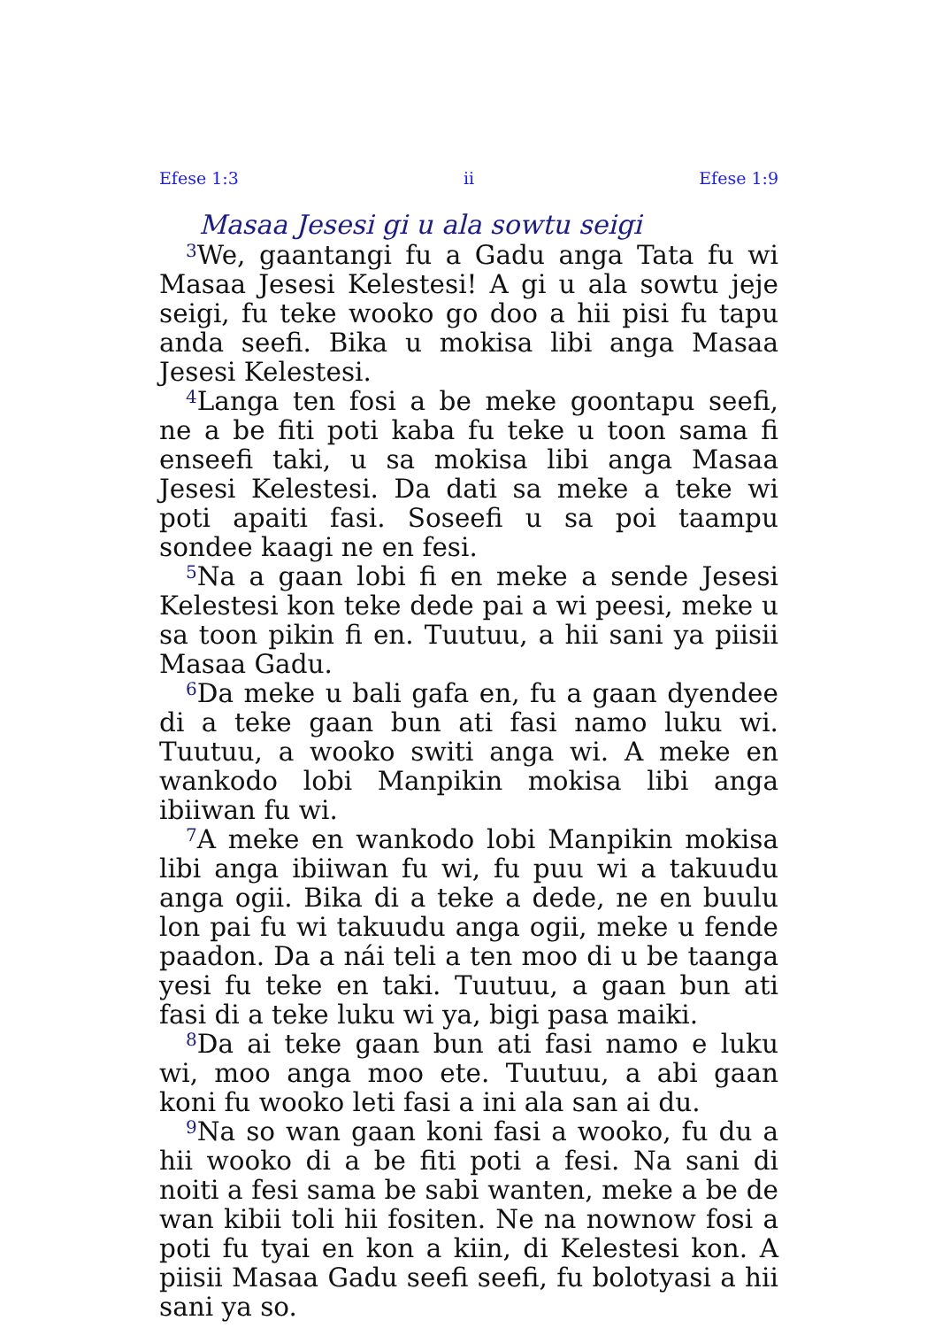Efese 1:3 ii Efese 1:9
Masaa Jesesi gi u ala sowtu seigi
<sup>3</sup> We, gaantangi fu a Gadu anga Tata fu wi Masaa Jesesi Kelestesi! A gi u ala sowtu jeje seigi, fu teke wooko go doo a hii pisi fu tapu anda seefi. Bika u mokisa libi anga Masaa Jesesi Kelestesi.
<sup>4</sup> Langa ten fosi a be meke goontapu seefi, ne a be fiti poti kaba fu teke u toon sama fi enseefi taki, u sa mokisa libi anga Masaa Jesesi Kelestesi. Da dati sa meke a teke wi poti apaiti fasi. Soseefi u sa poi taampu sondee kaagi ne en fesi.
<sup>5</sup> Na a gaan lobi fi en meke a sende Jesesi Kelestesi kon teke dede pai a wi peesi, meke u sa toon pikin fi en. Tuutuu, a hii sani ya piisii Masaa Gadu.
<sup>6</sup> Da meke u bali gafa en, fu a gaan dyendee di a teke gaan bun ati fasi namo luku wi. Tuutuu, a wooko switi anga wi. A meke en wankodo lobi Manpikin mokisa libi anga ibiiwan fu wi.
<sup>7</sup> A meke en wankodo lobi Manpikin mokisa libi anga ibiiwan fu wi, fu puu wi a takuudu anga ogii. Bika di a teke a dede, ne en buulu lon pai fu wi takuudu anga ogii, meke u fende paadon. Da a nái teli a ten moo di u be taanga yesi fu teke en taki. Tuutuu, a gaan bun ati fasi di a teke luku wi ya, bigi pasa maiki.
<sup>8</sup> Da ai teke gaan bun ati fasi namo e luku wi, moo anga moo ete. Tuutuu, a abi gaan koni fu wooko leti fasi a ini ala san ai du.
<sup>9</sup> Na so wan gaan koni fasi a wooko, fu du a hii wooko di a be fiti poti a fesi. Na sani di noiti a fesi sama be sabi wanten, meke a be de wan kibii toli hii fositen. Ne na nownow fosi a poti fu tyai en kon a kiin, di Kelestesi kon. A piisii Masaa Gadu seefi seefi, fu bolotyasi a hii sani ya so.